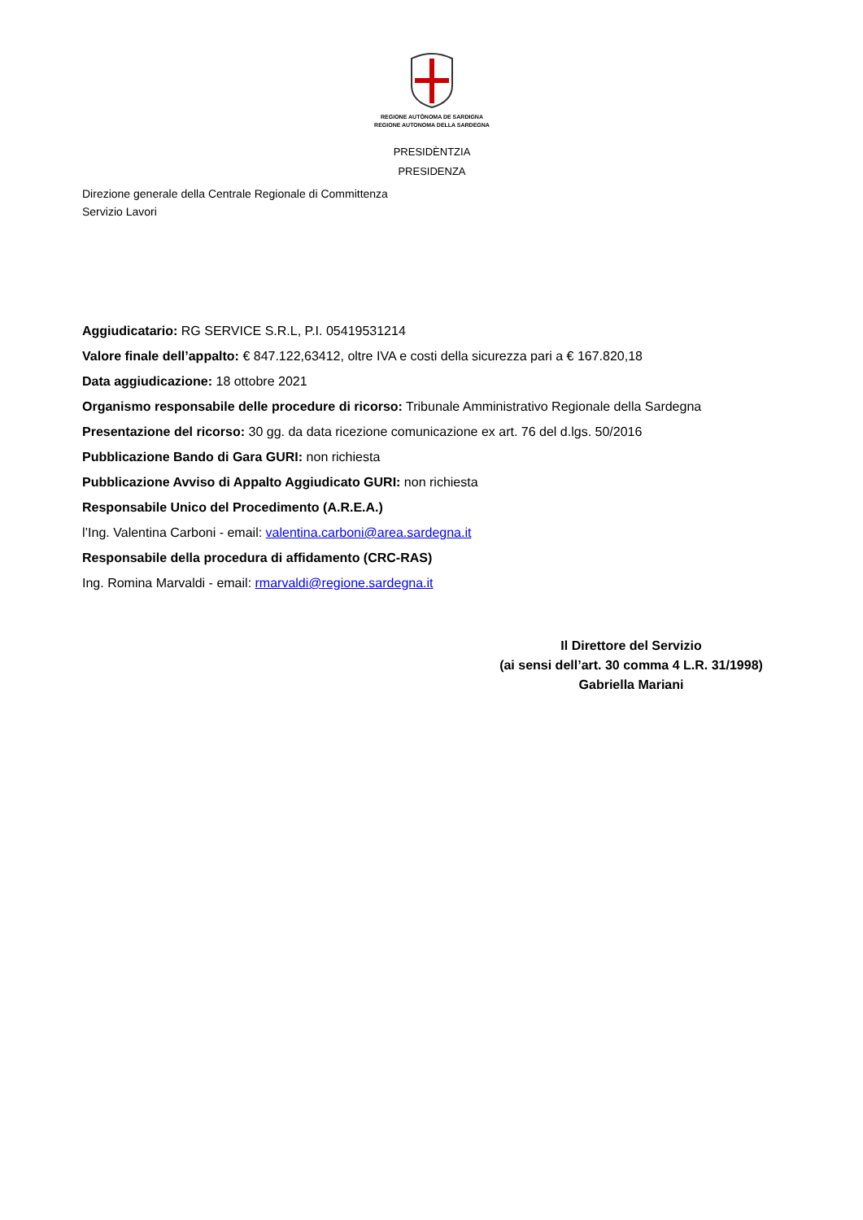REGIONE AUTÒNOMA DE SARDIGNA
REGIONE AUTONOMA DELLA SARDEGNA
PRESIDÈNTZIA
PRESIDENZA
Direzione generale della Centrale Regionale di Committenza
Servizio Lavori
Aggiudicatario: RG SERVICE S.R.L, P.I. 05419531214
Valore finale dell’appalto: € 847.122,63412, oltre IVA e costi della sicurezza pari a € 167.820,18
Data aggiudicazione: 18 ottobre 2021
Organismo responsabile delle procedure di ricorso: Tribunale Amministrativo Regionale della Sardegna
Presentazione del ricorso: 30 gg. da data ricezione comunicazione ex art. 76 del d.lgs. 50/2016
Pubblicazione Bando di Gara GURI: non richiesta
Pubblicazione Avviso di Appalto Aggiudicato GURI: non richiesta
Responsabile Unico del Procedimento (A.R.E.A.)
l’Ing. Valentina Carboni - email: valentina.carboni@area.sardegna.it
Responsabile della procedura di affidamento (CRC-RAS)
Ing. Romina Marvaldi - email: rmarvaldi@regione.sardegna.it
Il Direttore del Servizio
(ai sensi dell’art. 30 comma 4 L.R. 31/1998)
Gabriella Mariani